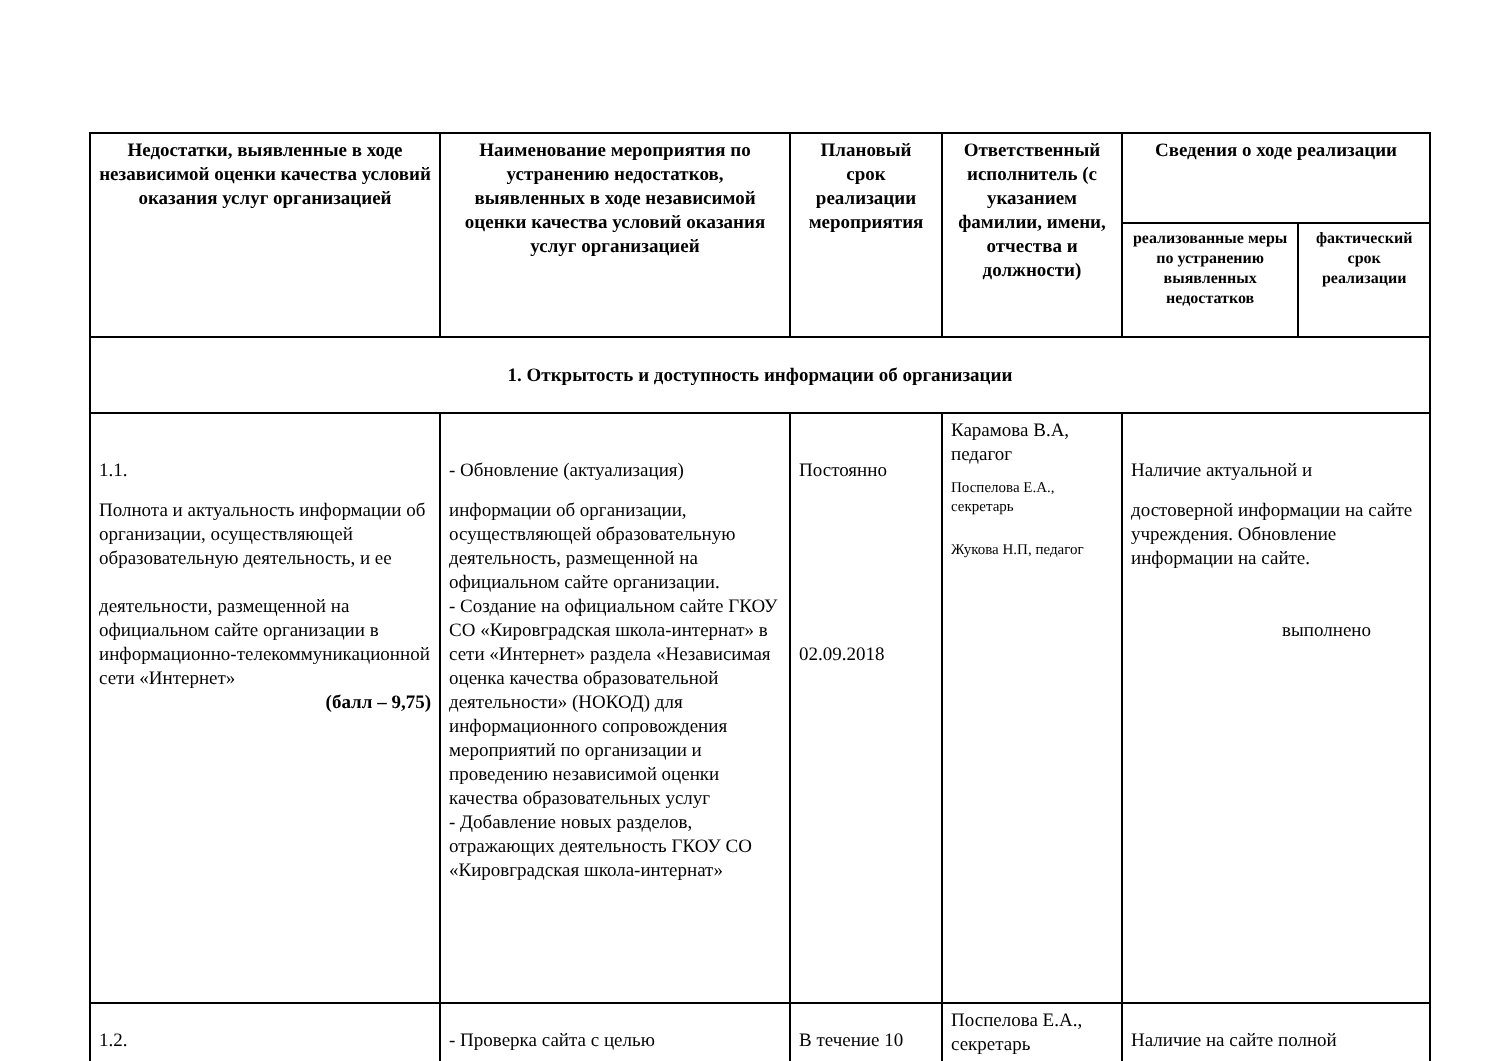| Недостатки, выявленные в ходе независимой оценки качества условий оказания услуг организацией | Наименование мероприятия по устранению недостатков, выявленных в ходе независимой оценки качества условий оказания услуг организацией | Плановый срок реализации мероприятия | Ответственный исполнитель (с указанием фамилии, имени, отчества и должности) | Сведения о ходе реализации | |
| --- | --- | --- | --- | --- | --- |
| | | | | реализованные меры по устранению выявленных недостатков | фактический срок реализации |
| 1. Открытость и доступность информации об организации | | | | | |
| 1.1. Полнота и актуальность информации об организации, осуществляющей образовательную деятельность, и ее деятельности, размещенной на официальном сайте организации в информационно-телекоммуникационной сети «Интернет» (балл – 9,75) | - Обновление (актуализация) информации об организации, осуществляющей образовательную деятельность, размещенной на официальном сайте организации. - Создание на официальном сайте ГКОУ СО «Кировградская школа-интернат» в сети «Интернет» раздела «Независимая оценка качества образовательной деятельности» (НОКОД) для информационного сопровождения мероприятий по организации и проведению независимой оценки качества образовательных услуг - Добавление новых разделов, отражающих деятельность ГКОУ СО «Кировградская школа-интернат» | Постоянно 02.09.2018 | Карамова В.А, педагог Поспелова Е.А., секретарь Жукова Н.П, педагог | Наличие актуальной и достоверной информации на сайте учреждения. Обновление информации на сайте. выполнено | |
| 1.2. | - Проверка сайта с целью | В течение 10 | Поспелова Е.А., секретарь | Наличие на сайте полной | |